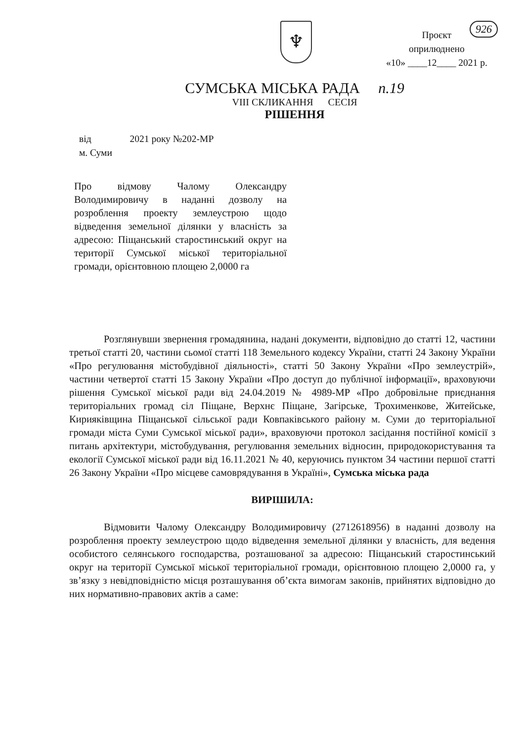926
♆
Проєкт
оприлюднено
«10» ____12____ 2021 р.
СУМСЬКА МІСЬКА РАДА п.19
VIII СКЛИКАННЯ СЕСІЯ
РІШЕННЯ
від 2021 року №202-МР
м. Суми
Про відмову Чалому Олександру Володимировичу в наданні дозволу на розроблення проекту землеустрою щодо відведення земельної ділянки у власність за адресою: Піщанський старостинський округ на території Сумської міської територіальної громади, орієнтовною площею 2,0000 га
Розглянувши звернення громадянина, надані документи, відповідно до статті 12, частини третьої статті 20, частини сьомої статті 118 Земельного кодексу України, статті 24 Закону України «Про регулювання містобудівної діяльності», статті 50 Закону України «Про землеустрій», частини четвертої статті 15 Закону України «Про доступ до публічної інформації», враховуючи рішення Сумської міської ради від 24.04.2019 № 4989-МР «Про добровільне приєднання територіальних громад сіл Піщане, Верхнє Піщане, Загірське, Трохименкове, Житейське, Кирияківщина Піщанської сільської ради Ковпаківського району м. Суми до територіальної громади міста Суми Сумської міської ради», враховуючи протокол засідання постійної комісії з питань архітектури, містобудування, регулювання земельних відносин, природокористування та екології Сумської міської ради від 16.11.2021 № 40, керуючись пунктом 34 частини першої статті 26 Закону України «Про місцеве самоврядування в Україні», Сумська міська рада
ВИРІШИЛА:
Відмовити Чалому Олександру Володимировичу (2712618956) в наданні дозволу на розроблення проекту землеустрою щодо відведення земельної ділянки у власність, для ведення особистого селянського господарства, розташованої за адресою: Піщанський старостинський округ на території Сумської міської територіальної громади, орієнтовною площею 2,0000 га, у зв’язку з невідповідністю місця розташування об’єкта вимогам законів, прийнятих відповідно до них нормативно-правових актів а саме: